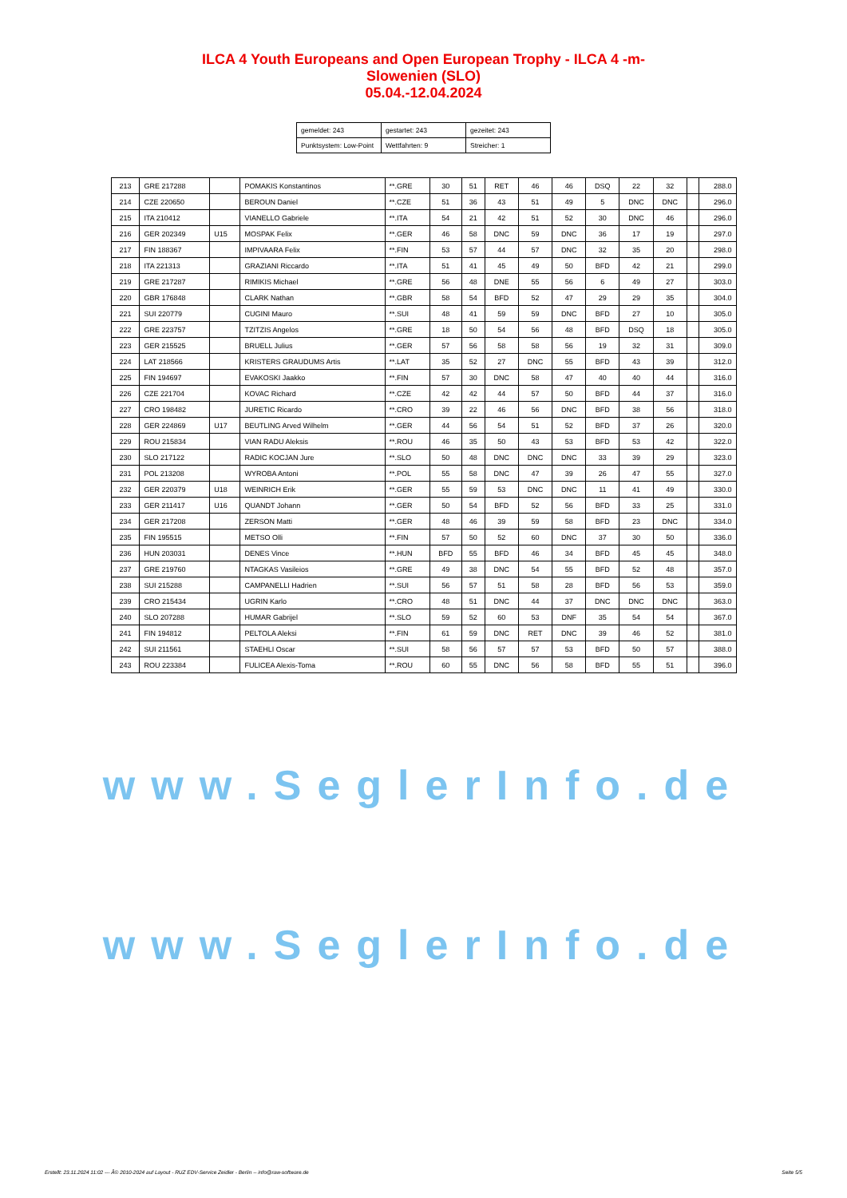ILCA 4 Youth Europeans and Open European Trophy - ILCA 4 -m-
Slowenien (SLO)
05.04.-12.04.2024
| gemeldet: 243 | gestartet: 243 | gezeitet: 243 |
| Punktsystem: Low-Point | Wettfahrten: 9 | Streicher: 1 |
| 213 | GRE 217288 | | POMAKIS Konstantinos | **.GRE | 30 | 51 | RET | 46 | 46 | DSQ | 22 | 32 | | 288.0 |
| 214 | CZE 220650 | | BEROUN Daniel | **.CZE | 51 | 36 | 43 | 51 | 49 | 5 | DNC | DNC | | 296.0 |
| 215 | ITA 210412 | | VIANELLO Gabriele | **.ITA | 54 | 21 | 42 | 51 | 52 | 30 | DNC | 46 | | 296.0 |
| 216 | GER 202349 | U15 | MOSPAK Felix | **.GER | 46 | 58 | DNC | 59 | DNC | 36 | 17 | 19 | | 297.0 |
| 217 | FIN 188367 | | IMPIVAARA Felix | **.FIN | 53 | 57 | 44 | 57 | DNC | 32 | 35 | 20 | | 298.0 |
| 218 | ITA 221313 | | GRAZIANI Riccardo | **.ITA | 51 | 41 | 45 | 49 | 50 | BFD | 42 | 21 | | 299.0 |
| 219 | GRE 217287 | | RIMIKIS Michael | **.GRE | 56 | 48 | DNE | 55 | 56 | 6 | 49 | 27 | | 303.0 |
| 220 | GBR 176848 | | CLARK Nathan | **.GBR | 58 | 54 | BFD | 52 | 47 | 29 | 29 | 35 | | 304.0 |
| 221 | SUI 220779 | | CUGINI Mauro | **.SUI | 48 | 41 | 59 | 59 | DNC | BFD | 27 | 10 | | 305.0 |
| 222 | GRE 223757 | | TZITZIS Angelos | **.GRE | 18 | 50 | 54 | 56 | 48 | BFD | DSQ | 18 | | 305.0 |
| 223 | GER 215525 | | BRUELL Julius | **.GER | 57 | 56 | 58 | 58 | 56 | 19 | 32 | 31 | | 309.0 |
| 224 | LAT 218566 | | KRISTERS GRAUDUMS Artis | **.LAT | 35 | 52 | 27 | DNC | 55 | BFD | 43 | 39 | | 312.0 |
| 225 | FIN 194697 | | EVAKOSKI Jaakko | **.FIN | 57 | 30 | DNC | 58 | 47 | 40 | 40 | 44 | | 316.0 |
| 226 | CZE 221704 | | KOVAC Richard | **.CZE | 42 | 42 | 44 | 57 | 50 | BFD | 44 | 37 | | 316.0 |
| 227 | CRO 198482 | | JURETIC Ricardo | **.CRO | 39 | 22 | 46 | 56 | DNC | BFD | 38 | 56 | | 318.0 |
| 228 | GER 224869 | U17 | BEUTLING Arved Wilhelm | **.GER | 44 | 56 | 54 | 51 | 52 | BFD | 37 | 26 | | 320.0 |
| 229 | ROU 215834 | | VIAN RADU Aleksis | **.ROU | 46 | 35 | 50 | 43 | 53 | BFD | 53 | 42 | | 322.0 |
| 230 | SLO 217122 | | RADIC KOCJAN Jure | **.SLO | 50 | 48 | DNC | DNC | DNC | 33 | 39 | 29 | | 323.0 |
| 231 | POL 213208 | | WYROBA Antoni | **.POL | 55 | 58 | DNC | 47 | 39 | 26 | 47 | 55 | | 327.0 |
| 232 | GER 220379 | U18 | WEINRICH Erik | **.GER | 55 | 59 | 53 | DNC | DNC | 11 | 41 | 49 | | 330.0 |
| 233 | GER 211417 | U16 | QUANDT Johann | **.GER | 50 | 54 | BFD | 52 | 56 | BFD | 33 | 25 | | 331.0 |
| 234 | GER 217208 | | ZERSON Matti | **.GER | 48 | 46 | 39 | 59 | 58 | BFD | 23 | DNC | | 334.0 |
| 235 | FIN 195515 | | METSO Olli | **.FIN | 57 | 50 | 52 | 60 | DNC | 37 | 30 | 50 | | 336.0 |
| 236 | HUN 203031 | | DENES Vince | **.HUN | BFD | 55 | BFD | 46 | 34 | BFD | 45 | 45 | | 348.0 |
| 237 | GRE 219760 | | NTAGKAS Vasileios | **.GRE | 49 | 38 | DNC | 54 | 55 | BFD | 52 | 48 | | 357.0 |
| 238 | SUI 215288 | | CAMPANELLI Hadrien | **.SUI | 56 | 57 | 51 | 58 | 28 | BFD | 56 | 53 | | 359.0 |
| 239 | CRO 215434 | | UGRIN Karlo | **.CRO | 48 | 51 | DNC | 44 | 37 | DNC | DNC | DNC | | 363.0 |
| 240 | SLO 207288 | | HUMAR Gabrijel | **.SLO | 59 | 52 | 60 | 53 | DNF | 35 | 54 | 54 | | 367.0 |
| 241 | FIN 194812 | | PELTOLA Aleksi | **.FIN | 61 | 59 | DNC | RET | DNC | 39 | 46 | 52 | | 381.0 |
| 242 | SUI 211561 | | STAEHLI Oscar | **.SUI | 58 | 56 | 57 | 57 | 53 | BFD | 50 | 57 | | 388.0 |
| 243 | ROU 223384 | | FULICEA Alexis-Toma | **.ROU | 60 | 55 | DNC | 56 | 58 | BFD | 55 | 51 | | 396.0 |
www.SeglerInfo.de
www.SeglerInfo.de
Erstellt: 23.11.2024 11:02 --- Â© 2010-2024 auf Layout - RUZ EDV-Service Zeidler - Berlin -- info@raw-software.de Seite 5/5